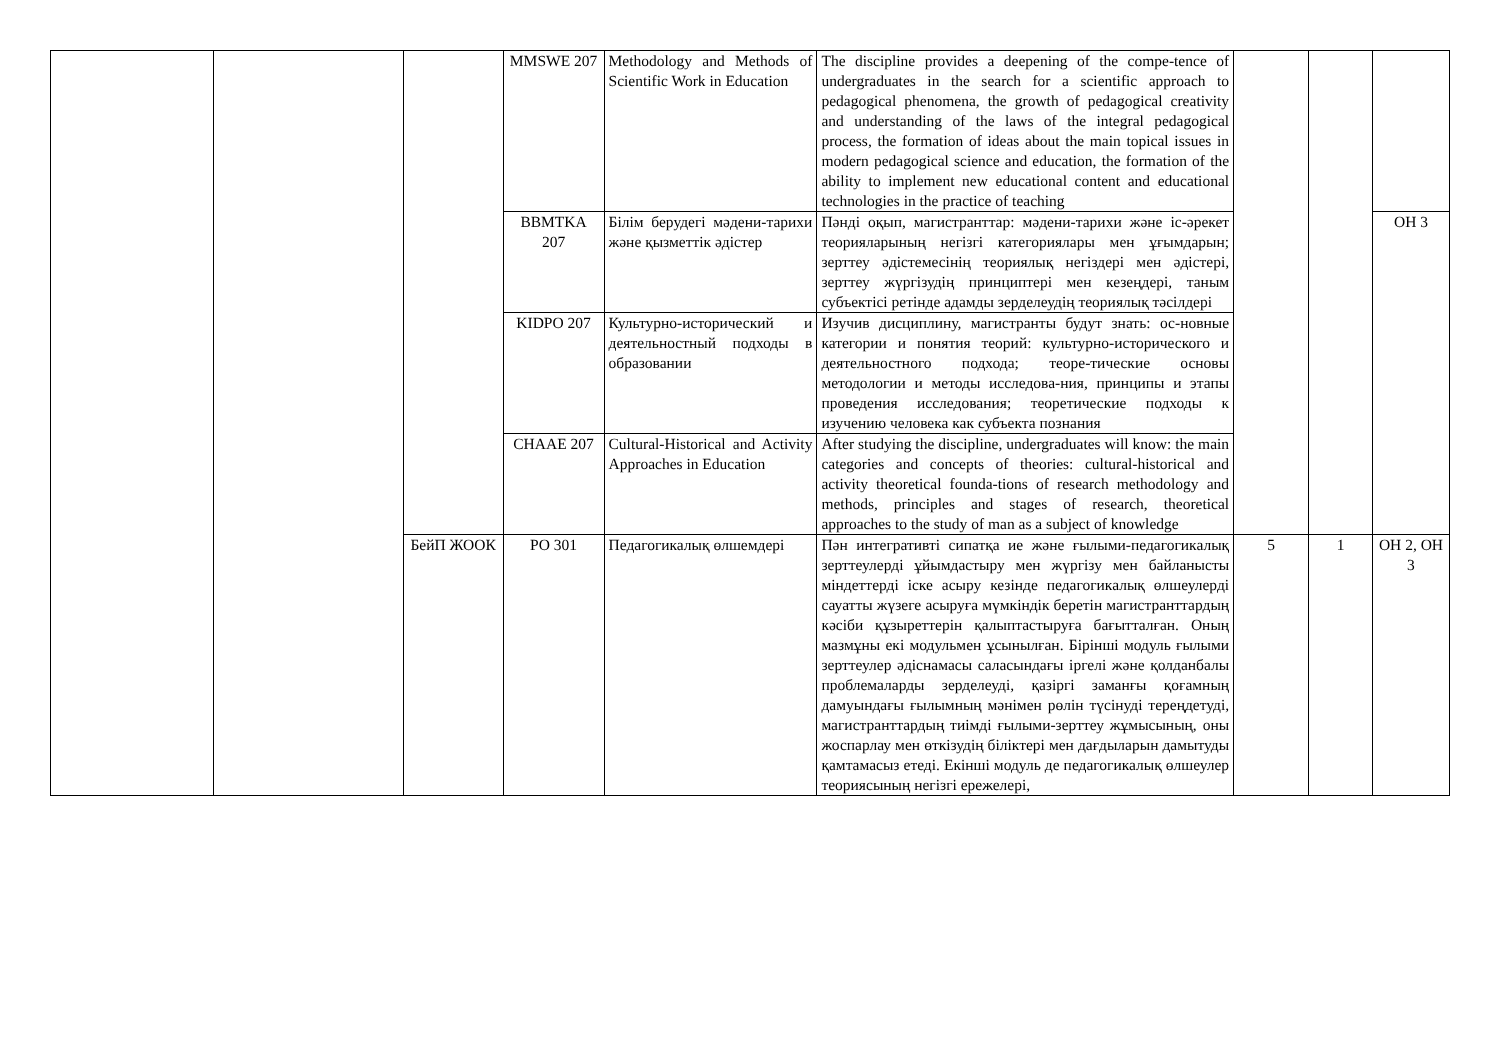| | | | MMSWE 207 | Methodology and Methods of Scientific Work in Education | The discipline provides a deepening of the compe-tence of undergraduates in the search for a scientific approach to pedagogical phenomena, the growth of pedagogical creativity and understanding of the laws of the integral pedagogical process, the formation of ideas about the main topical issues in modern pedagogical science and education, the formation of the ability to implement new educational content and educational technologies in the practice of teaching | | | |
| | | | BBMTKA 207 | Білім берудегі мәдени-тарихи және қызметтік әдістер | Пәнді оқып, магистранттар: мәдени-тарихи және іс-әрекет теорияларының негізгі категориялары мен ұғымдарын; зерттеу әдістемесінің теориялық негіздері мен әдістері, зерттеу жүргізудің принциптері мен кезеңдері, таным субъектісі ретінде адамды зерделеудің теориялық тәсілдері | | | ОН 3 |
| | | | KIDPO 207 | Культурно-исторический и деятельностный подходы в образовании | Изучив дисциплину, магистранты будут знать: ос-новные категории и понятия теорий: культурно-исторического и деятельностного подхода; теоре-тические основы методологии и методы исследова-ния, принципы и этапы проведения исследования; теоретические подходы к изучению человека как субъекта познания | | | |
| | | | CHAAE 207 | Cultural-Historical and Activity Approaches in Education | After studying the discipline, undergraduates will know: the main categories and concepts of theories: cultural-historical and activity theoretical founda-tions of research methodology and methods, principles and stages of research, theoretical approaches to the study of man as a subject of knowledge | | | |
| | | БейП ЖООК | PO 301 | Педагогикалық өлшемдері | Пән интегративті сипатқа ие және ғылыми-педагогикалық зерттеулерді ұйымдастыру мен жүргізу мен байланысты міндеттерді іске асыру кезінде педагогикалық өлшеулерді сауатты жүзеге асыруға мүмкіндік беретін магистранттардың кәсіби құзыреттерін қалыптастыруға бағытталған. Оның мазмұны екі модульмен ұсынылған. Бірінші модуль ғылыми зерттеулер әдіснамасы саласындағы іргелі және қолданбалы проблемаларды зерделеуді, қазіргі заманғы қоғамның дамуындағы ғылымның мәнімен рөлін түсінуді тереңдетуді, магистранттардың тиімді ғылыми-зерттеу жұмысының, оны жоспарлау мен өткізудің біліктері мен дағдыларын дамытуды қамтамасыз етеді. Екінші модуль де педагогикалық өлшеулер теориясының негізгі ережелері, | 5 | 1 | ОН 2, ОН 3 |